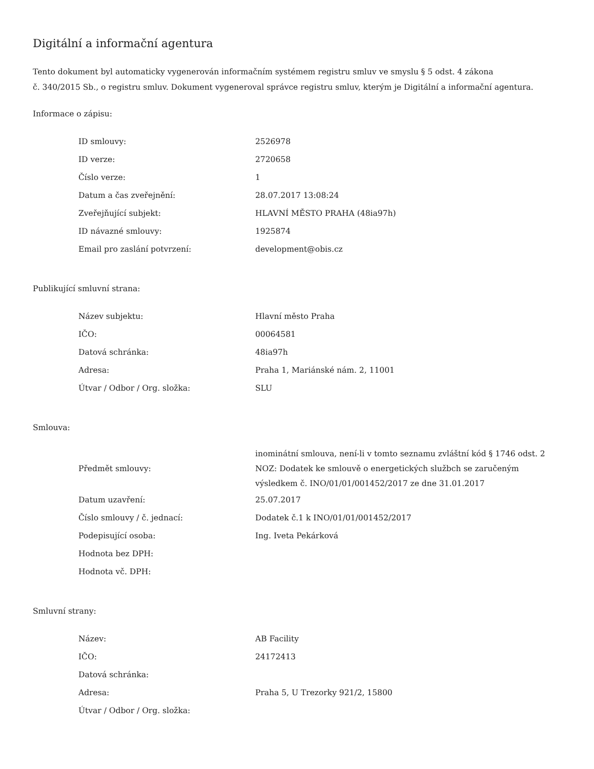Digitální a informační agentura
Tento dokument byl automaticky vygenerován informačním systémem registru smluv ve smyslu § 5 odst. 4 zákona
č. 340/2015 Sb., o registru smluv. Dokument vygeneroval správce registru smluv, kterým je Digitální a informační agentura.
Informace o zápisu:
| ID smlouvy: | 2526978 |
| ID verze: | 2720658 |
| Číslo verze: | 1 |
| Datum a čas zveřejnění: | 28.07.2017 13:08:24 |
| Zveřejňující subjekt: | HLAVNÍ MĚSTO PRAHA (48ia97h) |
| ID návazné smlouvy: | 1925874 |
| Email pro zaslání potvrzení: | development@obis.cz |
Publikující smluvní strana:
| Název subjektu: | Hlavní město Praha |
| IČO: | 00064581 |
| Datová schránka: | 48ia97h |
| Adresa: | Praha 1, Mariánské nám. 2, 11001 |
| Útvar / Odbor / Org. složka: | SLU |
Smlouva:
| Předmět smlouvy: | inominátní smlouva, není-li v tomto seznamu zvláštní kód § 1746 odst. 2 NOZ: Dodatek ke smlouvě o energetických službch se zaručeným výsledkem č. INO/01/01/001452/2017 ze dne 31.01.2017 |
| Datum uzavření: | 25.07.2017 |
| Číslo smlouvy / č. jednací: | Dodatek č.1 k INO/01/01/001452/2017 |
| Podepisující osoba: | Ing. Iveta Pekárková |
| Hodnota bez DPH: | |
| Hodnota vč. DPH: | |
Smluvní strany:
| Název: | AB Facility |
| IČO: | 24172413 |
| Datová schránka: | |
| Adresa: | Praha 5, U Trezorky 921/2, 15800 |
| Útvar / Odbor / Org. složka: | |